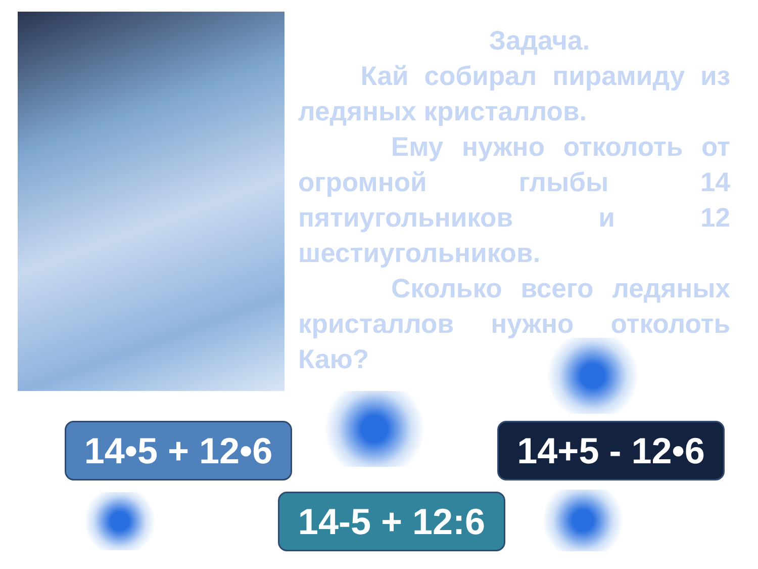Задача.
Кай собирал пирамиду из ледяных кристаллов.
Ему нужно отколоть от огромной глыбы 14 пятиугольников и 12 шестиугольников.
Сколько всего ледяных кристаллов нужно отколоть Каю?
14•5 + 12•6
14+5 - 12•6
14-5 + 12:6